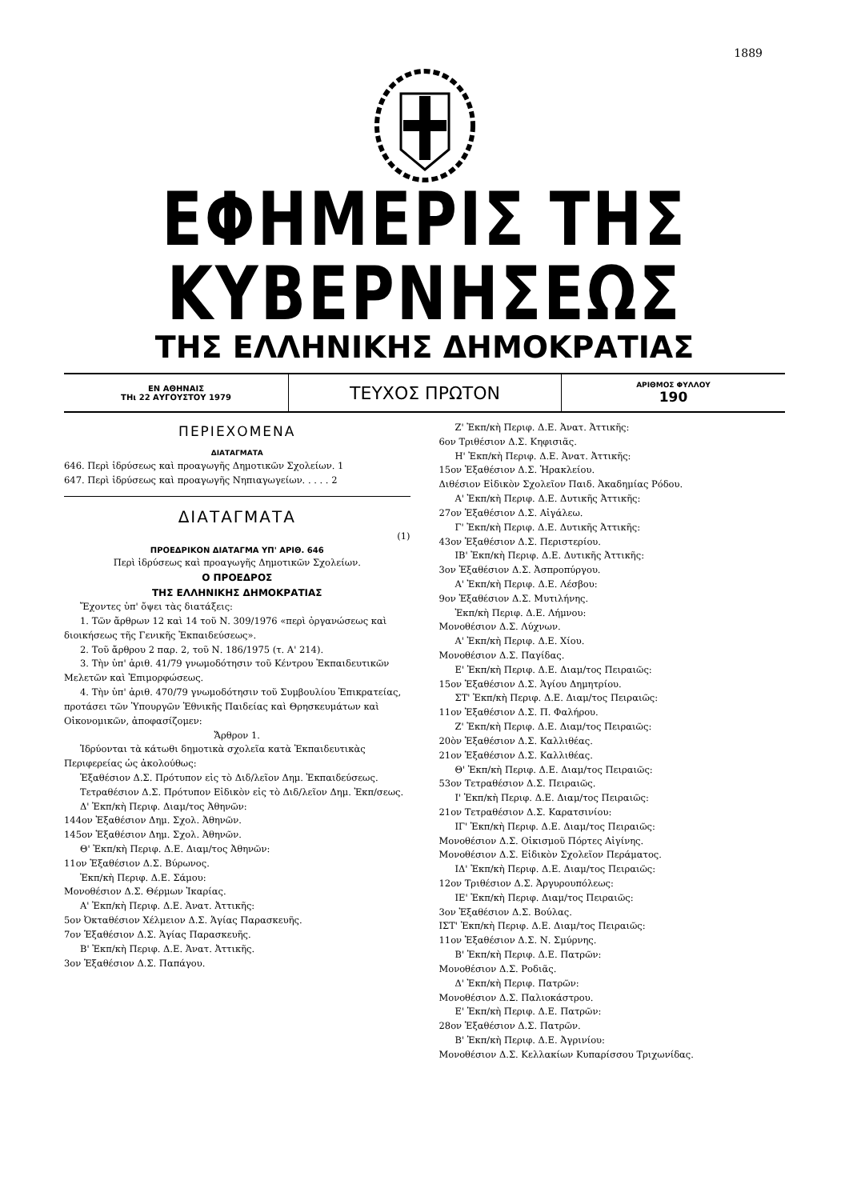1889
ΕΦΗΜΕΡΙΣ ΤΗΣ ΚΥΒΕΡΝΗΣΕΩΣ
ΤΗΣ ΕΛΛΗΝΙΚΗΣ ΔΗΜΟΚΡΑΤΙΑΣ
ΕΝ ΑΘΗΝΑΙΣ
ΤΗι 22 ΑΥΓΟΥΣΤΟΥ 1979
ΤΕΥΧΟΣ ΠΡΩΤΟΝ
ΑΡΙΘΜΟΣ ΦΥΛΛΟΥ
190
ΠΕΡΙΕΧΟΜΕΝΑ
ΔΙΑΤΑΓΜΑΤΑ
646. Περὶ ἱδρύσεως καὶ προαγωγῆς Δημοτικῶν Σχολείων. 1
647. Περὶ ἱδρύσεως καὶ προαγωγῆς Νηπιαγωγείων. . . . . 2
ΔΙΑΤΑΓΜΑΤΑ
(1)
ΠΡΟΕΔΡΙΚΟΝ ΔΙΑΤΑΓΜΑ ΥΠ' ΑΡΙΘ. 646
Περὶ ἱδρύσεως καὶ προαγωγῆς Δημοτικῶν Σχολείων.
Ο ΠΡΟΕΔΡΟΣ
ΤΗΣ ΕΛΛΗΝΙΚΗΣ ΔΗΜΟΚΡΑΤΙΑΣ
Ἔχοντες ὑπ' ὄψει τὰς διατάξεις:
1. Τῶν ἄρθρων 12 καὶ 14 τοῦ Ν. 309/1976 «περὶ ὀργανώσεως καὶ διοικήσεως τῆς Γενικῆς Ἐκπαιδεύσεως».
2. Τοῦ ἄρθρου 2 παρ. 2, τοῦ Ν. 186/1975 (τ. Α' 214).
3. Τὴν ὑπ' ἀριθ. 41/79 γνωμοδότησιν τοῦ Κέντρου Ἐκπαιδευτικῶν Μελετῶν καὶ Ἐπιμορφώσεως.
4. Τὴν ὑπ' ἀριθ. 470/79 γνωμοδότησιν τοῦ Συμβουλίου Ἐπικρατείας, προτάσει τῶν Ὑπουργῶν Ἐθνικῆς Παιδείας καὶ Θρησκευμάτων καὶ Οἰκονομικῶν, ἀποφασίζομεν:
Ἄρθρον 1.
Ἱδρύονται τὰ κάτωθι δημοτικὰ σχολεῖα κατὰ Ἐκπαιδευτικὰς Περιφερείας ὡς ἀκολούθως:
Ἑξαθέσιον Δ.Σ. Πρότυπον εἰς τὸ Διδ/λεῖον Δημ. Ἐκπαιδεύσεως.
Τετραθέσιον Δ.Σ. Πρότυπον Εἰδικὸν εἰς τὸ Διδ/λεῖον Δημ. Ἐκπ/σεως.
Δ' Ἐκπ/κὴ Περιφ. Διαμ/τος Ἀθηνῶν:
144ον Ἑξαθέσιον Δημ. Σχολ. Ἀθηνῶν.
145ον Ἑξαθέσιον Δημ. Σχολ. Ἀθηνῶν.
Θ' Ἐκπ/κὴ Περιφ. Δ.Ε. Διαμ/τος Ἀθηνῶν:
11ον Ἑξαθέσιον Δ.Σ. Βύρωνος.
Ἐκπ/κὴ Περιφ. Δ.Ε. Σάμου:
Μονοθέσιον Δ.Σ. Θέρμων Ἰκαρίας.
Α' Ἐκπ/κὴ Περιφ. Δ.Ε. Ἀνατ. Ἀττικῆς:
5ον Ὀκταθέσιον Χέλμειον Δ.Σ. Ἁγίας Παρασκευῆς.
7ον Ἑξαθέσιον Δ.Σ. Ἁγίας Παρασκευῆς.
Β' Ἐκπ/κὴ Περιφ. Δ.Ε. Ἀνατ. Ἀττικῆς.
3ον Ἑξαθέσιον Δ.Σ. Παπάγου.
Ζ' Ἐκπ/κὴ Περιφ. Δ.Ε. Ἀνατ. Ἀττικῆς:
6ον Τριθέσιον Δ.Σ. Κηφισιᾶς.
Η' Ἐκπ/κὴ Περιφ. Δ.Ε. Ἀνατ. Ἀττικῆς:
15ον Ἑξαθέσιον Δ.Σ. Ἡρακλείου.
Διθέσιον Εἰδικὸν Σχολεῖον Παιδ. Ἀκαδημίας Ρόδου.
Α' Ἐκπ/κὴ Περιφ. Δ.Ε. Δυτικῆς Ἀττικῆς:
27ον Ἑξαθέσιον Δ.Σ. Αἰγάλεω.
Γ' Ἐκπ/κὴ Περιφ. Δ.Ε. Δυτικῆς Ἀττικῆς:
43ον Ἑξαθέσιον Δ.Σ. Περιστερίου.
ΙΒ' Ἐκπ/κὴ Περιφ. Δ.Ε. Δυτικῆς Ἀττικῆς:
3ον Ἑξαθέσιον Δ.Σ. Ἀσπροπύργου.
Α' Ἐκπ/κὴ Περιφ. Δ.Ε. Λέσβου:
9ον Ἑξαθέσιον Δ.Σ. Μυτιλήνης.
Ἐκπ/κὴ Περιφ. Δ.Ε. Λήμνου:
Μονοθέσιον Δ.Σ. Λύχνων.
Α' Ἐκπ/κὴ Περιφ. Δ.Ε. Χίου.
Μονοθέσιον Δ.Σ. Παγίδας.
Ε' Ἐκπ/κὴ Περιφ. Δ.Ε. Διαμ/τος Πειραιῶς:
15ον Ἑξαθέσιον Δ.Σ. Ἁγίου Δημητρίου.
ΣΤ' Ἐκπ/κὴ Περιφ. Δ.Ε. Διαμ/τος Πειραιῶς:
11ον Ἑξαθέσιον Δ.Σ. Π. Φαλήρου.
Ζ' Ἐκπ/κὴ Περιφ. Δ.Ε. Διαμ/τος Πειραιῶς:
20ὸν Ἑξαθέσιον Δ.Σ. Καλλιθέας.
21ον Ἑξαθέσιον Δ.Σ. Καλλιθέας.
Θ' Ἐκπ/κὴ Περιφ. Δ.Ε. Διαμ/τος Πειραιῶς:
53ον Τετραθέσιον Δ.Σ. Πειραιῶς.
Ι' Ἐκπ/κὴ Περιφ. Δ.Ε. Διαμ/τος Πειραιῶς:
21ον Τετραθέσιον Δ.Σ. Καρατσινίου:
ΙΓ' Ἐκπ/κὴ Περιφ. Δ.Ε. Διαμ/τος Πειραιῶς:
Μονοθέσιον Δ.Σ. Οἰκισμοῦ Πόρτες Αἰγίνης.
Μονοθέσιον Δ.Σ. Εἰδικὸν Σχολεῖον Περάματος.
ΙΔ' Ἐκπ/κὴ Περιφ. Δ.Ε. Διαμ/τος Πειραιῶς:
12ον Τριθέσιον Δ.Σ. Ἀργυρουπόλεως:
ΙΕ' Ἐκπ/κὴ Περιφ. Διαμ/τος Πειραιῶς:
3ον Ἑξαθέσιον Δ.Σ. Βούλας.
ΙΣΤ' Ἐκπ/κὴ Περιφ. Δ.Ε. Διαμ/τος Πειραιῶς:
11ον Ἑξαθέσιον Δ.Σ. Ν. Σμύρνης.
Β' Ἐκπ/κὴ Περιφ. Δ.Ε. Πατρῶν:
Μονοθέσιον Δ.Σ. Ροδιᾶς.
Δ' Ἐκπ/κὴ Περιφ. Πατρῶν:
Μονοθέσιον Δ.Σ. Παλιοκάστρου.
Ε' Ἐκπ/κὴ Περιφ. Δ.Ε. Πατρῶν:
28ον Ἑξαθέσιον Δ.Σ. Πατρῶν.
Β' Ἐκπ/κὴ Περιφ. Δ.Ε. Ἀγρινίου:
Μονοθέσιον Δ.Σ. Κελλακίων Κυπαρίσσου Τριχωνίδας.